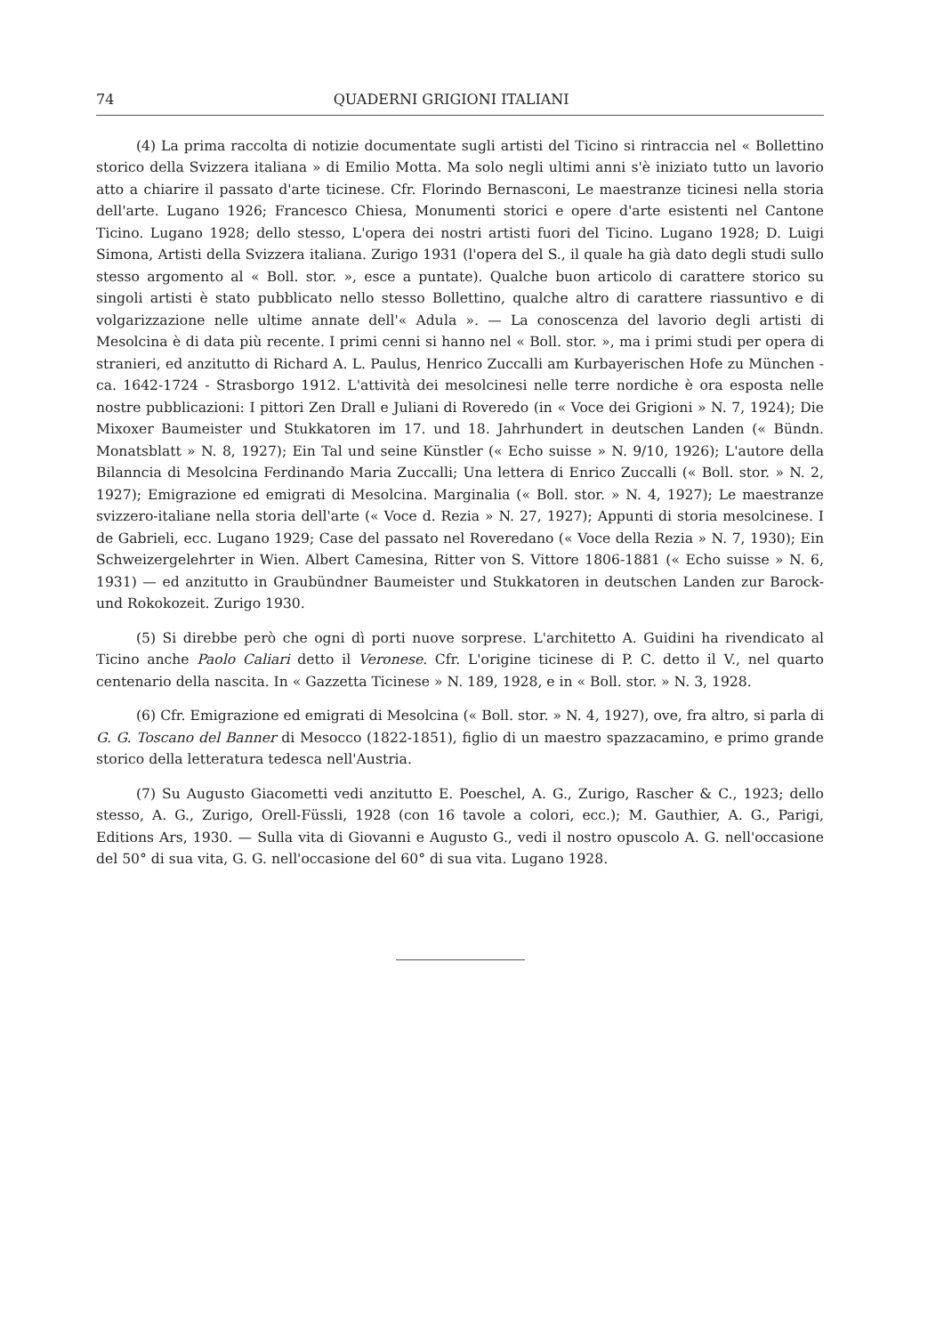74 QUADERNI GRIGIONI ITALIANI
(4) La prima raccolta di notizie documentate sugli artisti del Ticino si rintraccia nel « Bollettino storico della Svizzera italiana » di Emilio Motta. Ma solo negli ultimi anni s'è iniziato tutto un lavorio atto a chiarire il passato d'arte ticinese. Cfr. Florindo Bernasconi, Le maestranze ticinesi nella storia dell'arte. Lugano 1926; Francesco Chiesa, Monumenti storici e opere d'arte esistenti nel Cantone Ticino. Lugano 1928; dello stesso, L'opera dei nostri artisti fuori del Ticino. Lugano 1928; D. Luigi Simona, Artisti della Svizzera italiana. Zurigo 1931 (l'opera del S., il quale ha già dato degli studi sullo stesso argomento al « Boll. stor. », esce a puntate). Qualche buon articolo di carattere storico su singoli artisti è stato pubblicato nello stesso Bollettino, qualche altro di carattere riassuntivo e di volgarizzazione nelle ultime annate dell'« Adula ». — La conoscenza del lavorio degli artisti di Mesolcina è di data più recente. I primi cenni si hanno nel « Boll. stor. », ma i primi studi per opera di stranieri, ed anzitutto di Richard A. L. Paulus, Henrico Zuccalli am Kurbayerischen Hofe zu München - ca. 1642-1724 - Strasborgo 1912. L'attività dei mesolcinesi nelle terre nordiche è ora esposta nelle nostre pubblicazioni: I pittori Zen Drall e Juliani di Roveredo (in « Voce dei Grigioni » N. 7, 1924); Die Mixoxer Baumeister und Stukkatoren im 17. und 18. Jahrhundert in deutschen Landen (« Bündn. Monatsblatt » N. 8, 1927); Ein Tal und seine Künstler (« Echo suisse » N. 9/10, 1926); L'autore della Bilanncia di Mesolcina Ferdinando Maria Zuccalli; Una lettera di Enrico Zuccalli (« Boll. stor. » N. 2, 1927); Emigrazione ed emigrati di Mesolcina. Marginalia (« Boll. stor. » N. 4, 1927); Le maestranze svizzero-italiane nella storia dell'arte (« Voce d. Rezia » N. 27, 1927); Appunti di storia mesolcinese. I de Gabrieli, ecc. Lugano 1929; Case del passato nel Roveredano (« Voce della Rezia » N. 7, 1930); Ein Schweizergelehrter in Wien. Albert Camesina, Ritter von S. Vittore 1806-1881 (« Echo suisse » N. 6, 1931) — ed anzitutto in Graubündner Baumeister und Stukkatoren in deutschen Landen zur Barock- und Rokokozeit. Zurigo 1930.
(5) Si direbbe però che ogni dì porti nuove sorprese. L'architetto A. Guidini ha rivendicato al Ticino anche Paolo Caliari detto il Veronese. Cfr. L'origine ticinese di P. C. detto il V., nel quarto centenario della nascita. In « Gazzetta Ticinese » N. 189, 1928, e in « Boll. stor. » N. 3, 1928.
(6) Cfr. Emigrazione ed emigrati di Mesolcina (« Boll. stor. » N. 4, 1927), ove, fra altro, si parla di G. G. Toscano del Banner di Mesocco (1822-1851), figlio di un maestro spazzacamino, e primo grande storico della letteratura tedesca nell'Austria.
(7) Su Augusto Giacometti vedi anzitutto E. Poeschel, A. G., Zurigo, Rascher & C., 1923; dello stesso, A. G., Zurigo, Orell-Füssli, 1928 (con 16 tavole a colori, ecc.); M. Gauthier, A. G., Parigi, Editions Ars, 1930. — Sulla vita di Giovanni e Augusto G., vedi il nostro opuscolo A. G. nell'occasione del 50° di sua vita, G. G. nell'occasione del 60° di sua vita. Lugano 1928.